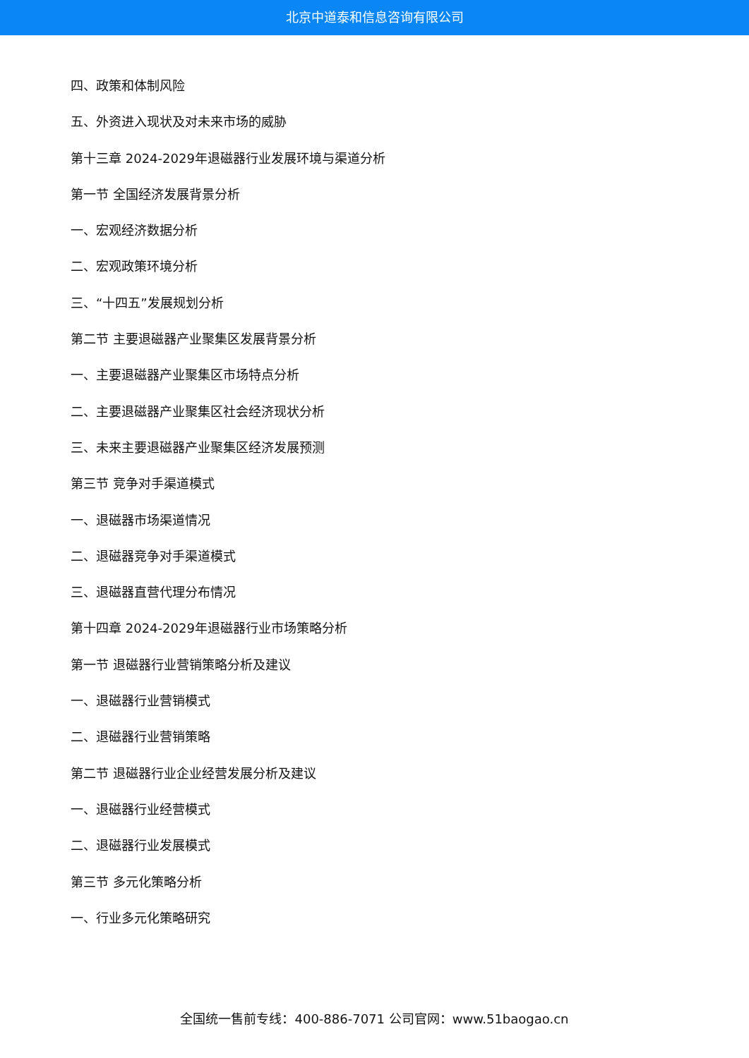北京中道泰和信息咨询有限公司
四、政策和体制风险
五、外资进入现状及对未来市场的威胁
第十三章 2024-2029年退磁器行业发展环境与渠道分析
第一节 全国经济发展背景分析
一、宏观经济数据分析
二、宏观政策环境分析
三、“十四五”发展规划分析
第二节 主要退磁器产业聚集区发展背景分析
一、主要退磁器产业聚集区市场特点分析
二、主要退磁器产业聚集区社会经济现状分析
三、未来主要退磁器产业聚集区经济发展预测
第三节 竞争对手渠道模式
一、退磁器市场渠道情况
二、退磁器竞争对手渠道模式
三、退磁器直营代理分布情况
第十四章 2024-2029年退磁器行业市场策略分析
第一节 退磁器行业营销策略分析及建议
一、退磁器行业营销模式
二、退磁器行业营销策略
第二节 退磁器行业企业经营发展分析及建议
一、退磁器行业经营模式
二、退磁器行业发展模式
第三节 多元化策略分析
一、行业多元化策略研究
全国统一售前专线：400-886-7071 公司官网：www.51baogao.cn